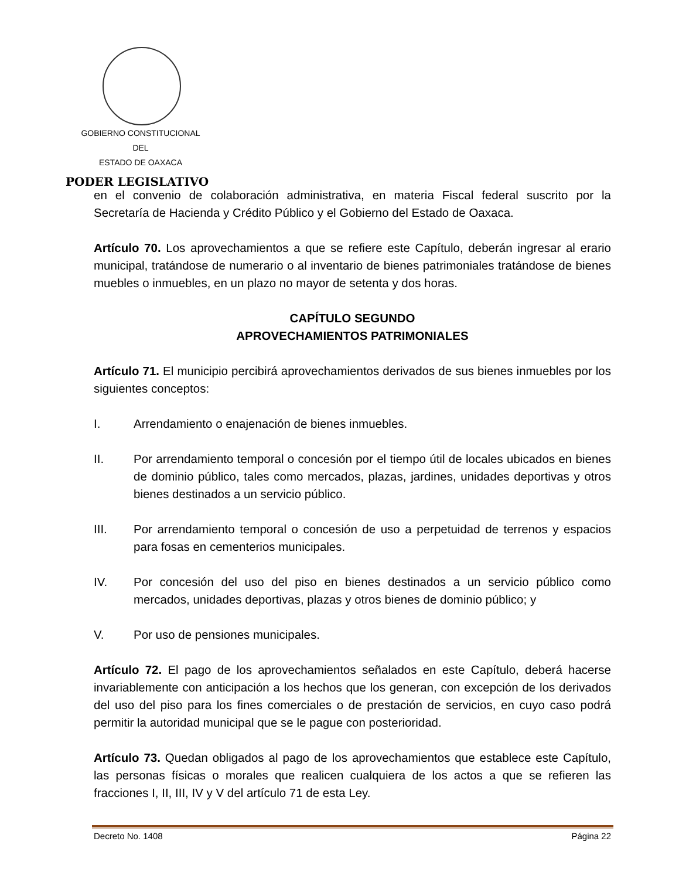GOBIERNO CONSTITUCIONAL
DEL
ESTADO DE OAXACA
PODER LEGISLATIVO
en el convenio de colaboración administrativa, en materia Fiscal federal suscrito por la Secretaría de Hacienda y Crédito Público y el Gobierno del Estado de Oaxaca.
Artículo 70. Los aprovechamientos a que se refiere este Capítulo, deberán ingresar al erario municipal, tratándose de numerario o al inventario de bienes patrimoniales tratándose de bienes muebles o inmuebles, en un plazo no mayor de setenta y dos horas.
CAPÍTULO SEGUNDO
APROVECHAMIENTOS PATRIMONIALES
Artículo 71. El municipio percibirá aprovechamientos derivados de sus bienes inmuebles por los siguientes conceptos:
I. Arrendamiento o enajenación de bienes inmuebles.
II. Por arrendamiento temporal o concesión por el tiempo útil de locales ubicados en bienes de dominio público, tales como mercados, plazas, jardines, unidades deportivas y otros bienes destinados a un servicio público.
III. Por arrendamiento temporal o concesión de uso a perpetuidad de terrenos y espacios para fosas en cementerios municipales.
IV. Por concesión del uso del piso en bienes destinados a un servicio público como mercados, unidades deportivas, plazas y otros bienes de dominio público; y
V. Por uso de pensiones municipales.
Artículo 72. El pago de los aprovechamientos señalados en este Capítulo, deberá hacerse invariablemente con anticipación a los hechos que los generan, con excepción de los derivados del uso del piso para los fines comerciales o de prestación de servicios, en cuyo caso podrá permitir la autoridad municipal que se le pague con posterioridad.
Artículo 73. Quedan obligados al pago de los aprovechamientos que establece este Capítulo, las personas físicas o morales que realicen cualquiera de los actos a que se refieren las fracciones I, II, III, IV y V del artículo 71 de esta Ley.
Decreto No. 1408 Página 22